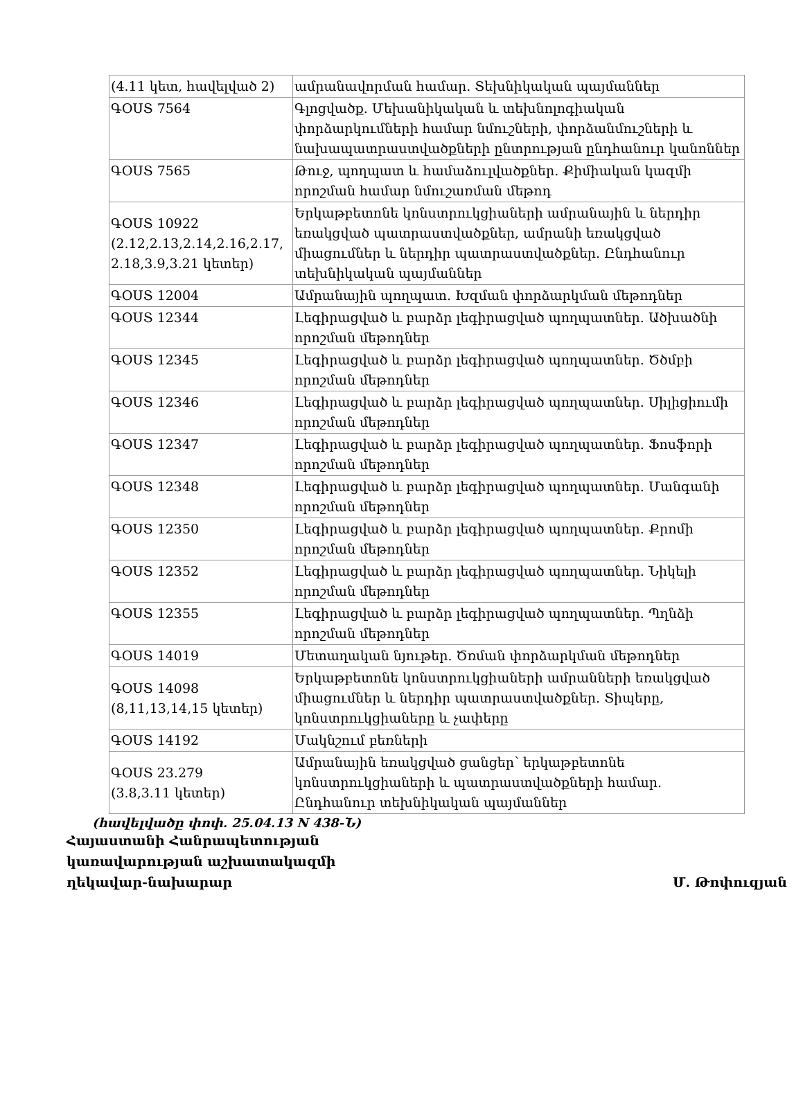| (4.11 կետ, հավելված 2) | ամրանավորման համար. Տեխնիկական պայմաններ |
| ԳՕՍՏ 7564 | Գլոցվածք. Մեխանիկական և տեխնոլոգիական փորձարկումների համար նմուշների, փորձանմուշների և նախապատրաստվածքների ընտրության ընդհանուր կանոններ |
| ԳՕՍՏ 7565 | Թուջ, պողպատ և համաձուլվածքներ. Քիմիական կազմի որոշման համար նմուշառման մեթոդ |
| ԳՕՍՏ 10922 (2.12,2.13,2.14,2.16,2.17, 2.18,3.9,3.21 կետեր) | Երկաթբետոնե կոնստրուկցիաների ամրանային և ներդիր եռակցված պատրաստվածքներ, ամրանի եռակցված միացումներ և ներդիր պատրաստվածքներ. Ընդհանուր տեխնիկական պայմաններ |
| ԳՕՍՏ 12004 | Ամրանային պողպատ. Խզման փորձարկման մեթոդներ |
| ԳՕՍՏ 12344 | Լեգիրացված և բարձր լեգիրացված պողպատներ. Ածխածնի որոշման մեթոդներ |
| ԳՕՍՏ 12345 | Լեգիրացված և բարձր լեգիրացված պողպատներ. Ծծմբի որոշման մեթոդներ |
| ԳՕՍՏ 12346 | Լեգիրացված և բարձր լեգիրացված պողպատներ. Սիլիցիումի որոշման մեթոդներ |
| ԳՕՍՏ 12347 | Լեգիրացված և բարձր լեգիրացված պողպատներ. Ֆոսֆորի որոշման մեթոդներ |
| ԳՕՍՏ 12348 | Լեգիրացված և բարձր լեգիրացված պողպատներ. Մանգանի որոշման մեթոդներ |
| ԳՕՍՏ 12350 | Լեգիրացված և բարձր լեգիրացված պողպատներ. Քրոմի որոշման մեթոդներ |
| ԳՕՍՏ 12352 | Լեգիրացված և բարձր լեգիրացված պողպատներ. Նիկելի որոշման մեթոդներ |
| ԳՕՍՏ 12355 | Լեգիրացված և բարձր լեգիրացված պողպատներ. Պղնձի որոշման մեթոդներ |
| ԳՕՍՏ 14019 | Մետաղական նյութեր. Ծռման փորձարկման մեթոդներ |
| ԳՕՍՏ 14098 (8,11,13,14,15 կետեր) | Երկաթբետոնե կոնստրուկցիաների ամրանների եռակցված միացումներ և ներդիր պատրաստվածքներ. Տիպերը, կոնստրուկցիաները և չափերը |
| ԳՕՍՏ 14192 | Մակնշում բեռների |
| ԳՕՍՏ 23.279 (3.8,3.11 կետեր) | Ամրանային եռակցված ցանցեր՝ երկաթբետոնե կոնստրուկցիաների և պատրաստվածքների համար. Ընդհանուր տեխնիկական պայմաններ |
(հավելվածը փոփ. 25.04.13 N 438-Ն)
Հայաստանի Հանրապետության
կառավարության աշխատակազմի
ղեկավար-նախարար Մ. Թոփուզյան